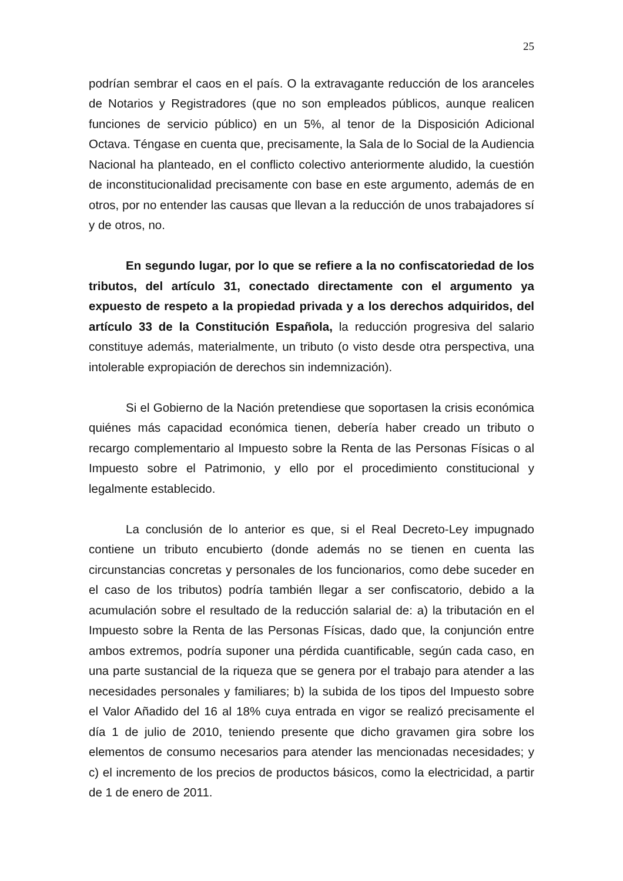25
podrían sembrar el caos en el país. O la extravagante reducción de los aranceles de Notarios y Registradores (que no son empleados públicos, aunque realicen funciones de servicio público) en un 5%, al tenor de la Disposición Adicional Octava. Téngase en cuenta que, precisamente, la Sala de lo Social de la Audiencia Nacional ha planteado, en el conflicto colectivo anteriormente aludido, la cuestión de inconstitucionalidad precisamente con base en este argumento, además de en otros, por no entender las causas que llevan a la reducción de unos trabajadores sí y de otros, no.
En segundo lugar, por lo que se refiere a la no confiscatoriedad de los tributos, del artículo 31, conectado directamente con el argumento ya expuesto de respeto a la propiedad privada y a los derechos adquiridos, del artículo 33 de la Constitución Española, la reducción progresiva del salario constituye además, materialmente, un tributo (o visto desde otra perspectiva, una intolerable expropiación de derechos sin indemnización).
Si el Gobierno de la Nación pretendiese que soportasen la crisis económica quiénes más capacidad económica tienen, debería haber creado un tributo o recargo complementario al Impuesto sobre la Renta de las Personas Físicas o al Impuesto sobre el Patrimonio, y ello por el procedimiento constitucional y legalmente establecido.
La conclusión de lo anterior es que, si el Real Decreto-Ley impugnado contiene un tributo encubierto (donde además no se tienen en cuenta las circunstancias concretas y personales de los funcionarios, como debe suceder en el caso de los tributos) podría también llegar a ser confiscatorio, debido a la acumulación sobre el resultado de la reducción salarial de: a) la tributación en el Impuesto sobre la Renta de las Personas Físicas, dado que, la conjunción entre ambos extremos, podría suponer una pérdida cuantificable, según cada caso, en una parte sustancial de la riqueza que se genera por el trabajo para atender a las necesidades personales y familiares; b) la subida de los tipos del Impuesto sobre el Valor Añadido del 16 al 18% cuya entrada en vigor se realizó precisamente el día 1 de julio de 2010, teniendo presente que dicho gravamen gira sobre los elementos de consumo necesarios para atender las mencionadas necesidades; y c) el incremento de los precios de productos básicos, como la electricidad, a partir de 1 de enero de 2011.